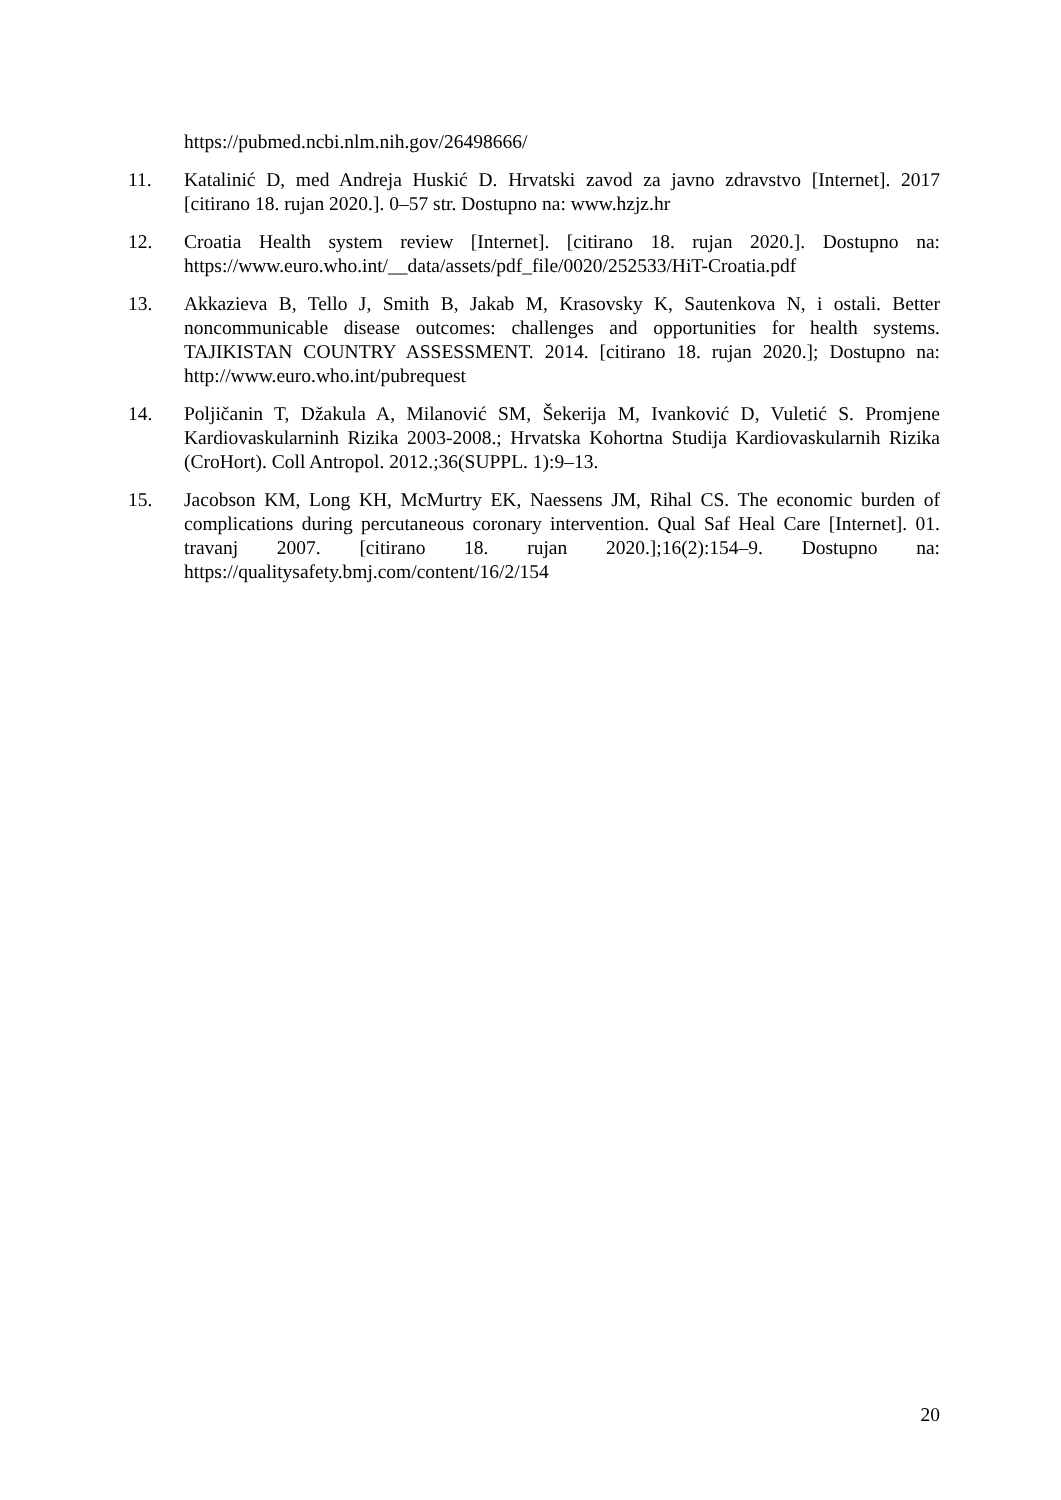https://pubmed.ncbi.nlm.nih.gov/26498666/
11. Katalinić D, med Andreja Huskić D. Hrvatski zavod za javno zdravstvo [Internet]. 2017 [citirano 18. rujan 2020.]. 0–57 str. Dostupno na: www.hzjz.hr
12. Croatia Health system review [Internet]. [citirano 18. rujan 2020.]. Dostupno na: https://www.euro.who.int/__data/assets/pdf_file/0020/252533/HiT-Croatia.pdf
13. Akkazieva B, Tello J, Smith B, Jakab M, Krasovsky K, Sautenkova N, i ostali. Better noncommunicable disease outcomes: challenges and opportunities for health systems. TAJIKISTAN COUNTRY ASSESSMENT. 2014. [citirano 18. rujan 2020.]; Dostupno na: http://www.euro.who.int/pubrequest
14. Poljičanin T, Džakula A, Milanović SM, Šekerija M, Ivanković D, Vuletić S. Promjene Kardiovaskularninh Rizika 2003-2008.; Hrvatska Kohortna Studija Kardiovaskularnih Rizika (CroHort). Coll Antropol. 2012.;36(SUPPL. 1):9–13.
15. Jacobson KM, Long KH, McMurtry EK, Naessens JM, Rihal CS. The economic burden of complications during percutaneous coronary intervention. Qual Saf Heal Care [Internet]. 01. travanj 2007. [citirano 18. rujan 2020.];16(2):154–9. Dostupno na: https://qualitysafety.bmj.com/content/16/2/154
20